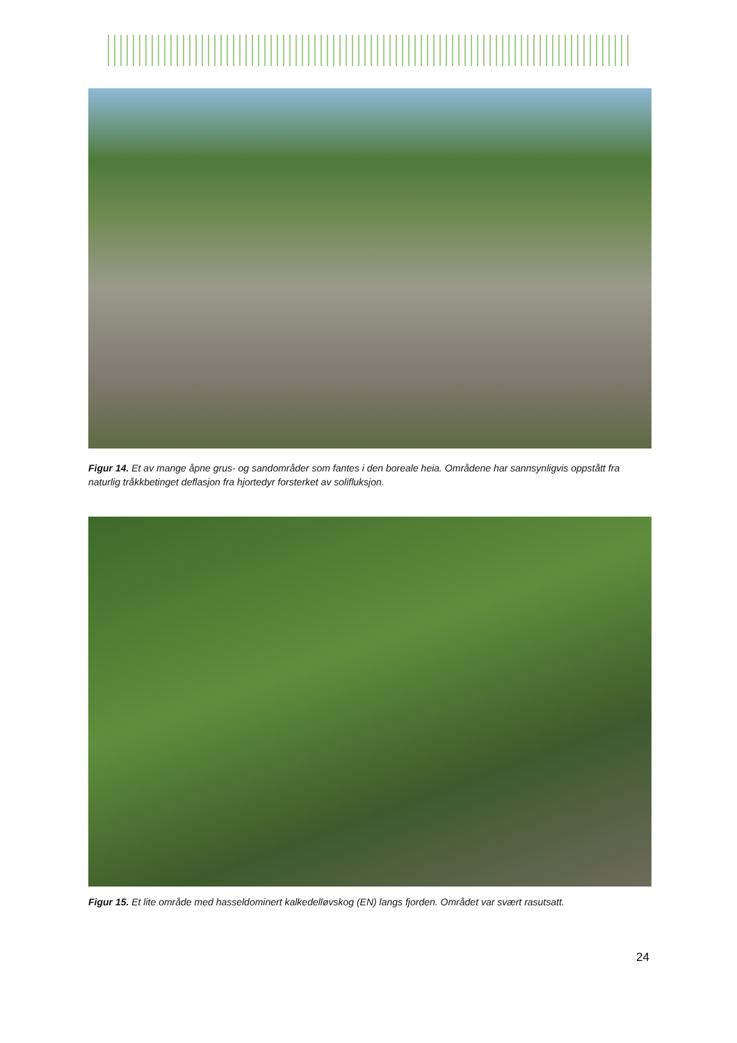Figur 14. Et av mange åpne grus- og sandområder som fantes i den boreale heia. Områdene har sannsynligvis oppstått fra naturlig tråkkbetinget deflasjon fra hjortedyr forsterket av solifluksjon.
Figur 15. Et lite område med hasseldominert kalkedelløvskog (EN) langs fjorden. Området var svært rasutsatt.
24